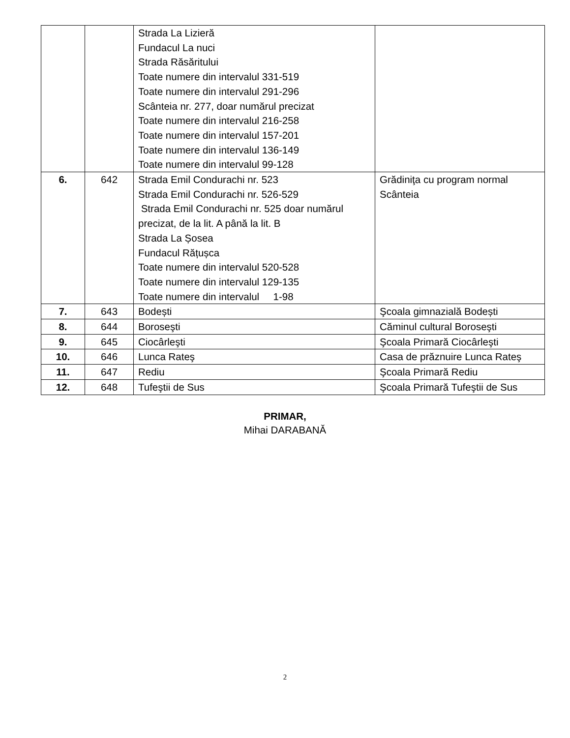| | | Strada La Lizieră Fundacul La nuci Strada Răsăritului Toate numere din intervalul 331-519 Toate numere din intervalul 291-296 Scânteia nr. 277, doar numărul precizat Toate numere din intervalul 216-258 Toate numere din intervalul 157-201 Toate numere din intervalul 136-149 Toate numere din intervalul 99-128 | |
| 6. | 642 | Strada Emil Condurachi nr. 523 Strada Emil Condurachi nr. 526-529 Strada Emil Condurachi nr. 525 doar numărul precizat, de la lit. A până la lit. B Strada La Șosea Fundacul Rățușca Toate numere din intervalul 520-528 Toate numere din intervalul 129-135 Toate numere din intervalul 1-98 | Grădiniţa cu program normal Scânteia |
| 7. | 643 | Bodești | Şcoala gimnazială Bodești |
| 8. | 644 | Boroseşti | Căminul cultural Boroseşti |
| 9. | 645 | Ciocârleşti | Şcoala Primară Ciocârleşti |
| 10. | 646 | Lunca Rateş | Casa de prăznuire Lunca Rateş |
| 11. | 647 | Rediu | Şcoala Primară Rediu |
| 12. | 648 | Tufeştii de Sus | Şcoala Primară Tufeştii de Sus |
PRIMAR,
Mihai DARABANĂ
2